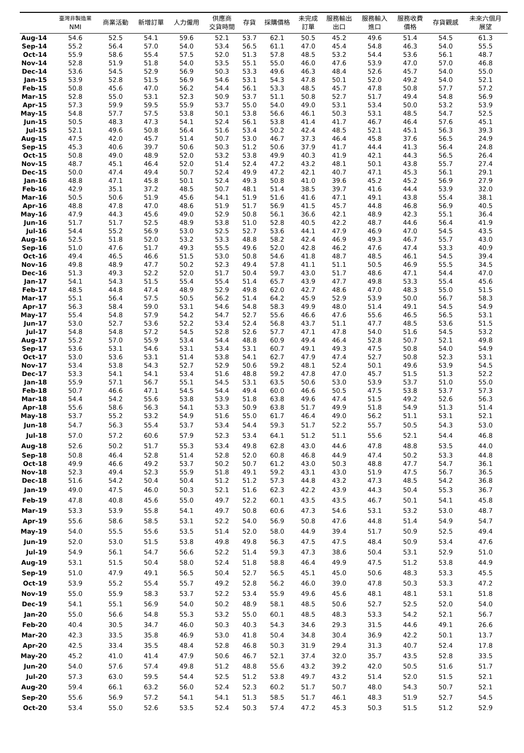| | 臺灣非製造業 NMI | 商業活動 | 新增訂單 | 人力僱用 | 供應商 交貨時間 | 存貨 | 採購價格 | 未完成 訂單 | 服務輸出 出口 | 服務輸入 進口 | 服務收費 價格 | 存貨觀感 | 未來六個月 展望 |
| --- | --- | --- | --- | --- | --- | --- | --- | --- | --- | --- | --- | --- | --- |
| Aug-14 | 54.6 | 52.5 | 54.1 | 59.6 | 52.1 | 53.7 | 62.1 | 50.5 | 45.2 | 49.6 | 51.4 | 54.5 | 61.3 |
| Sep-14 | 55.2 | 56.4 | 57.0 | 54.0 | 53.4 | 56.5 | 61.1 | 47.0 | 45.4 | 54.8 | 46.3 | 54.0 | 55.5 |
| Oct-14 | 55.9 | 58.6 | 55.4 | 57.5 | 52.0 | 51.3 | 57.8 | 48.5 | 53.2 | 54.4 | 53.6 | 56.1 | 48.7 |
| Nov-14 | 52.8 | 51.9 | 51.8 | 54.0 | 53.5 | 55.1 | 55.0 | 46.0 | 47.6 | 53.9 | 47.0 | 57.0 | 46.8 |
| Dec-14 | 53.6 | 54.5 | 52.9 | 56.9 | 50.3 | 53.3 | 49.6 | 46.3 | 48.4 | 52.6 | 45.7 | 54.0 | 55.0 |
| Jan-15 | 53.9 | 52.8 | 51.5 | 56.9 | 54.6 | 53.1 | 54.3 | 47.8 | 50.1 | 52.0 | 49.2 | 54.0 | 52.1 |
| Feb-15 | 50.8 | 45.6 | 47.0 | 56.2 | 54.4 | 56.1 | 53.3 | 48.5 | 45.7 | 47.8 | 50.8 | 57.7 | 57.2 |
| Mar-15 | 52.8 | 55.0 | 53.1 | 52.3 | 50.9 | 53.7 | 51.1 | 50.8 | 52.7 | 51.7 | 49.4 | 54.8 | 56.9 |
| Apr-15 | 57.3 | 59.9 | 59.5 | 55.9 | 53.7 | 55.0 | 54.0 | 49.0 | 53.1 | 53.4 | 50.0 | 53.2 | 53.9 |
| May-15 | 54.8 | 57.7 | 57.5 | 53.8 | 50.1 | 53.8 | 56.6 | 46.1 | 50.3 | 53.1 | 48.5 | 54.7 | 52.5 |
| Jun-15 | 50.5 | 48.3 | 47.3 | 54.1 | 52.4 | 56.1 | 53.8 | 41.4 | 41.7 | 46.7 | 46.4 | 57.6 | 45.1 |
| Jul-15 | 52.1 | 49.6 | 50.8 | 56.4 | 51.6 | 53.4 | 50.2 | 42.4 | 48.5 | 52.1 | 45.1 | 56.3 | 39.3 |
| Aug-15 | 47.5 | 42.0 | 45.7 | 51.4 | 50.7 | 53.0 | 46.7 | 37.3 | 46.4 | 45.8 | 37.6 | 56.5 | 24.9 |
| Sep-15 | 45.3 | 40.6 | 39.7 | 50.6 | 50.3 | 51.2 | 50.6 | 37.9 | 41.7 | 44.4 | 41.3 | 56.4 | 24.8 |
| Oct-15 | 50.8 | 49.0 | 48.9 | 52.0 | 53.2 | 53.8 | 49.9 | 40.3 | 41.9 | 42.1 | 44.3 | 56.5 | 26.4 |
| Nov-15 | 48.7 | 45.1 | 46.4 | 52.0 | 51.4 | 52.4 | 47.2 | 43.2 | 48.1 | 50.1 | 43.8 | 55.7 | 27.4 |
| Dec-15 | 50.0 | 47.4 | 49.4 | 50.7 | 52.4 | 49.9 | 47.2 | 42.1 | 40.7 | 47.1 | 45.3 | 56.1 | 29.1 |
| Jan-16 | 48.8 | 47.1 | 45.8 | 50.1 | 52.4 | 49.3 | 50.8 | 41.0 | 39.6 | 45.2 | 45.2 | 56.9 | 27.9 |
| Feb-16 | 42.9 | 35.1 | 37.2 | 48.5 | 50.7 | 48.1 | 51.4 | 38.5 | 39.7 | 41.6 | 44.4 | 53.9 | 32.0 |
| Mar-16 | 50.5 | 50.6 | 51.9 | 45.6 | 54.1 | 51.9 | 51.6 | 41.6 | 47.1 | 49.1 | 43.8 | 55.4 | 38.1 |
| Apr-16 | 48.8 | 47.8 | 47.0 | 48.6 | 51.9 | 51.7 | 56.9 | 41.5 | 45.7 | 44.8 | 46.8 | 56.9 | 40.5 |
| May-16 | 47.9 | 44.3 | 45.6 | 49.0 | 52.9 | 50.8 | 56.1 | 36.6 | 42.1 | 48.9 | 42.3 | 55.1 | 36.4 |
| Jun-16 | 51.7 | 51.7 | 52.5 | 48.9 | 53.8 | 51.0 | 52.8 | 40.5 | 42.2 | 48.7 | 44.6 | 56.4 | 41.9 |
| Jul-16 | 54.4 | 55.2 | 56.9 | 53.0 | 52.5 | 52.7 | 53.6 | 44.1 | 47.9 | 46.9 | 47.0 | 54.5 | 43.5 |
| Aug-16 | 52.5 | 51.8 | 52.0 | 53.2 | 53.3 | 48.8 | 58.2 | 42.4 | 46.9 | 49.3 | 46.7 | 55.7 | 43.0 |
| Sep-16 | 51.0 | 47.6 | 51.7 | 49.3 | 55.5 | 49.6 | 52.0 | 42.8 | 46.2 | 47.6 | 47.4 | 53.3 | 40.9 |
| Oct-16 | 49.4 | 46.5 | 46.6 | 51.5 | 53.0 | 50.8 | 54.6 | 41.8 | 48.7 | 48.5 | 46.1 | 54.5 | 39.4 |
| Nov-16 | 49.8 | 48.9 | 47.7 | 50.2 | 52.3 | 49.4 | 57.8 | 41.1 | 51.1 | 50.5 | 46.9 | 55.5 | 34.5 |
| Dec-16 | 51.3 | 49.3 | 52.2 | 52.0 | 51.7 | 50.4 | 59.7 | 43.0 | 51.7 | 48.6 | 47.1 | 54.4 | 47.0 |
| Jan-17 | 54.1 | 54.3 | 51.5 | 55.4 | 55.4 | 51.4 | 65.7 | 43.9 | 47.7 | 49.8 | 53.3 | 55.4 | 45.6 |
| Feb-17 | 48.5 | 44.8 | 47.4 | 48.9 | 52.9 | 49.8 | 62.0 | 42.7 | 48.6 | 47.0 | 48.3 | 55.0 | 51.5 |
| Mar-17 | 55.1 | 56.4 | 57.5 | 50.5 | 56.2 | 51.4 | 64.2 | 45.9 | 52.9 | 53.9 | 50.0 | 56.7 | 58.3 |
| Apr-17 | 56.3 | 58.4 | 59.0 | 53.1 | 54.6 | 54.8 | 58.3 | 49.9 | 48.0 | 51.4 | 49.1 | 54.5 | 54.9 |
| May-17 | 55.4 | 54.8 | 57.9 | 54.2 | 54.7 | 52.7 | 55.6 | 46.6 | 47.6 | 55.6 | 46.5 | 56.5 | 53.1 |
| Jun-17 | 53.0 | 52.7 | 53.6 | 52.2 | 53.4 | 52.4 | 56.8 | 43.7 | 51.1 | 47.7 | 48.5 | 53.6 | 51.5 |
| Jul-17 | 54.8 | 54.8 | 57.2 | 54.5 | 52.8 | 52.6 | 57.7 | 47.1 | 47.8 | 54.0 | 51.6 | 54.5 | 53.2 |
| Aug-17 | 55.2 | 57.0 | 55.9 | 53.4 | 54.4 | 48.8 | 60.9 | 49.4 | 46.4 | 52.8 | 50.7 | 52.1 | 49.8 |
| Sep-17 | 53.6 | 53.1 | 54.6 | 53.1 | 53.4 | 53.1 | 60.7 | 49.1 | 49.3 | 47.5 | 50.8 | 54.0 | 54.9 |
| Oct-17 | 53.0 | 53.6 | 53.1 | 51.4 | 53.8 | 54.1 | 62.7 | 47.9 | 47.4 | 52.7 | 50.8 | 52.3 | 53.1 |
| Nov-17 | 53.4 | 53.8 | 54.3 | 52.7 | 52.9 | 50.6 | 59.2 | 48.1 | 52.4 | 50.1 | 49.6 | 53.9 | 54.5 |
| Dec-17 | 53.3 | 54.1 | 54.1 | 53.4 | 51.6 | 48.8 | 59.2 | 47.8 | 47.0 | 45.7 | 51.5 | 51.3 | 52.2 |
| Jan-18 | 55.9 | 57.1 | 56.7 | 55.1 | 54.5 | 53.1 | 63.5 | 50.6 | 53.0 | 53.9 | 53.7 | 51.0 | 55.0 |
| Feb-18 | 50.7 | 46.6 | 47.1 | 54.5 | 54.4 | 49.4 | 60.0 | 46.6 | 50.5 | 47.5 | 53.8 | 53.7 | 57.3 |
| Mar-18 | 54.4 | 54.2 | 55.6 | 53.8 | 53.9 | 51.8 | 63.8 | 49.6 | 47.4 | 51.5 | 49.2 | 52.6 | 56.3 |
| Apr-18 | 55.6 | 58.6 | 56.3 | 54.1 | 53.3 | 50.9 | 63.8 | 51.7 | 49.9 | 51.8 | 54.9 | 51.3 | 51.4 |
| May-18 | 53.7 | 55.2 | 53.2 | 54.9 | 51.6 | 55.0 | 61.7 | 46.4 | 49.0 | 56.2 | 51.1 | 53.1 | 52.1 |
| Jun-18 | 54.7 | 56.3 | 55.4 | 53.7 | 53.4 | 54.4 | 59.3 | 51.7 | 52.2 | 55.7 | 50.5 | 54.3 | 53.0 |
| Jul-18 | 57.0 | 57.2 | 60.6 | 57.9 | 52.3 | 53.4 | 64.1 | 51.2 | 51.1 | 55.6 | 52.1 | 54.4 | 46.8 |
| Aug-18 | 52.6 | 50.2 | 51.7 | 55.3 | 53.4 | 49.8 | 62.8 | 43.0 | 44.6 | 47.8 | 48.8 | 53.5 | 44.0 |
| Sep-18 | 50.8 | 46.4 | 52.8 | 51.4 | 52.8 | 52.0 | 60.8 | 46.8 | 44.9 | 47.4 | 50.2 | 53.3 | 44.8 |
| Oct-18 | 49.9 | 46.6 | 49.2 | 53.7 | 50.2 | 50.7 | 61.2 | 43.0 | 50.3 | 48.8 | 47.7 | 54.7 | 36.1 |
| Nov-18 | 52.3 | 49.4 | 52.3 | 55.9 | 51.8 | 49.1 | 59.2 | 43.1 | 43.0 | 51.9 | 47.5 | 56.7 | 36.5 |
| Dec-18 | 51.6 | 54.2 | 50.4 | 50.4 | 51.2 | 51.2 | 57.3 | 44.8 | 43.2 | 47.3 | 48.5 | 54.2 | 36.8 |
| Jan-19 | 49.0 | 47.5 | 46.0 | 50.3 | 52.1 | 51.6 | 62.3 | 42.2 | 43.9 | 44.3 | 50.4 | 55.3 | 36.7 |
| Feb-19 | 47.8 | 40.8 | 45.6 | 55.0 | 49.7 | 52.2 | 60.1 | 43.5 | 43.5 | 46.7 | 50.1 | 54.1 | 45.8 |
| Mar-19 | 53.3 | 53.9 | 55.8 | 54.1 | 49.7 | 50.8 | 60.6 | 47.3 | 54.6 | 53.1 | 53.2 | 53.0 | 48.7 |
| Apr-19 | 55.6 | 58.6 | 58.5 | 53.1 | 52.2 | 54.0 | 56.9 | 50.8 | 47.6 | 44.8 | 51.4 | 54.9 | 54.7 |
| May-19 | 54.0 | 55.5 | 55.6 | 53.5 | 51.4 | 52.0 | 58.0 | 44.9 | 39.4 | 51.7 | 50.9 | 52.5 | 49.4 |
| Jun-19 | 52.0 | 53.0 | 51.5 | 53.8 | 49.8 | 49.8 | 56.3 | 47.5 | 47.5 | 48.4 | 50.9 | 53.4 | 47.6 |
| Jul-19 | 54.9 | 56.1 | 54.7 | 56.6 | 52.2 | 51.4 | 59.3 | 47.3 | 38.6 | 50.4 | 53.1 | 52.9 | 51.0 |
| Aug-19 | 53.1 | 51.5 | 50.4 | 58.0 | 52.4 | 51.8 | 58.8 | 46.4 | 49.9 | 47.5 | 51.2 | 53.8 | 44.9 |
| Sep-19 | 51.0 | 47.9 | 49.1 | 56.5 | 50.4 | 52.7 | 56.5 | 45.1 | 45.0 | 50.6 | 48.3 | 53.3 | 45.5 |
| Oct-19 | 53.9 | 55.2 | 55.4 | 55.7 | 49.2 | 52.8 | 56.2 | 46.0 | 39.0 | 47.8 | 50.3 | 53.3 | 47.2 |
| Nov-19 | 55.0 | 55.9 | 58.3 | 53.7 | 52.2 | 53.4 | 55.9 | 49.6 | 45.6 | 48.1 | 48.1 | 53.1 | 51.8 |
| Dec-19 | 54.1 | 55.1 | 56.9 | 54.0 | 50.2 | 48.9 | 58.1 | 48.5 | 50.6 | 52.7 | 52.5 | 52.0 | 54.0 |
| Jan-20 | 55.0 | 56.6 | 54.8 | 55.3 | 53.2 | 55.0 | 60.1 | 48.5 | 48.3 | 53.3 | 54.2 | 52.1 | 56.7 |
| Feb-20 | 40.4 | 30.5 | 34.7 | 46.0 | 50.3 | 40.3 | 54.3 | 34.6 | 29.3 | 31.5 | 44.6 | 49.1 | 26.6 |
| Mar-20 | 42.3 | 33.5 | 35.8 | 46.9 | 53.0 | 41.8 | 50.4 | 34.8 | 30.4 | 36.9 | 42.2 | 50.1 | 13.7 |
| Apr-20 | 42.5 | 33.4 | 35.5 | 48.4 | 52.8 | 46.8 | 50.3 | 31.9 | 29.4 | 31.3 | 40.7 | 52.4 | 17.8 |
| May-20 | 45.2 | 41.0 | 41.4 | 47.9 | 50.6 | 46.7 | 52.1 | 37.4 | 32.0 | 35.7 | 43.5 | 52.8 | 33.5 |
| Jun-20 | 54.0 | 57.6 | 57.4 | 49.8 | 51.2 | 48.8 | 55.6 | 43.2 | 39.2 | 42.0 | 50.5 | 51.6 | 51.7 |
| Jul-20 | 57.3 | 63.0 | 59.5 | 54.4 | 52.5 | 51.2 | 53.8 | 49.7 | 43.2 | 51.4 | 52.0 | 51.5 | 52.1 |
| Aug-20 | 59.4 | 66.1 | 63.2 | 56.0 | 52.4 | 52.3 | 60.2 | 51.7 | 50.7 | 48.0 | 54.3 | 50.7 | 52.1 |
| Sep-20 | 55.6 | 56.9 | 57.2 | 54.1 | 54.1 | 51.3 | 58.5 | 51.7 | 46.1 | 48.3 | 51.9 | 52.7 | 54.5 |
| Oct-20 | 53.4 | 55.0 | 52.6 | 53.5 | 52.4 | 50.3 | 57.4 | 47.2 | 45.3 | 50.3 | 51.5 | 51.2 | 52.9 |